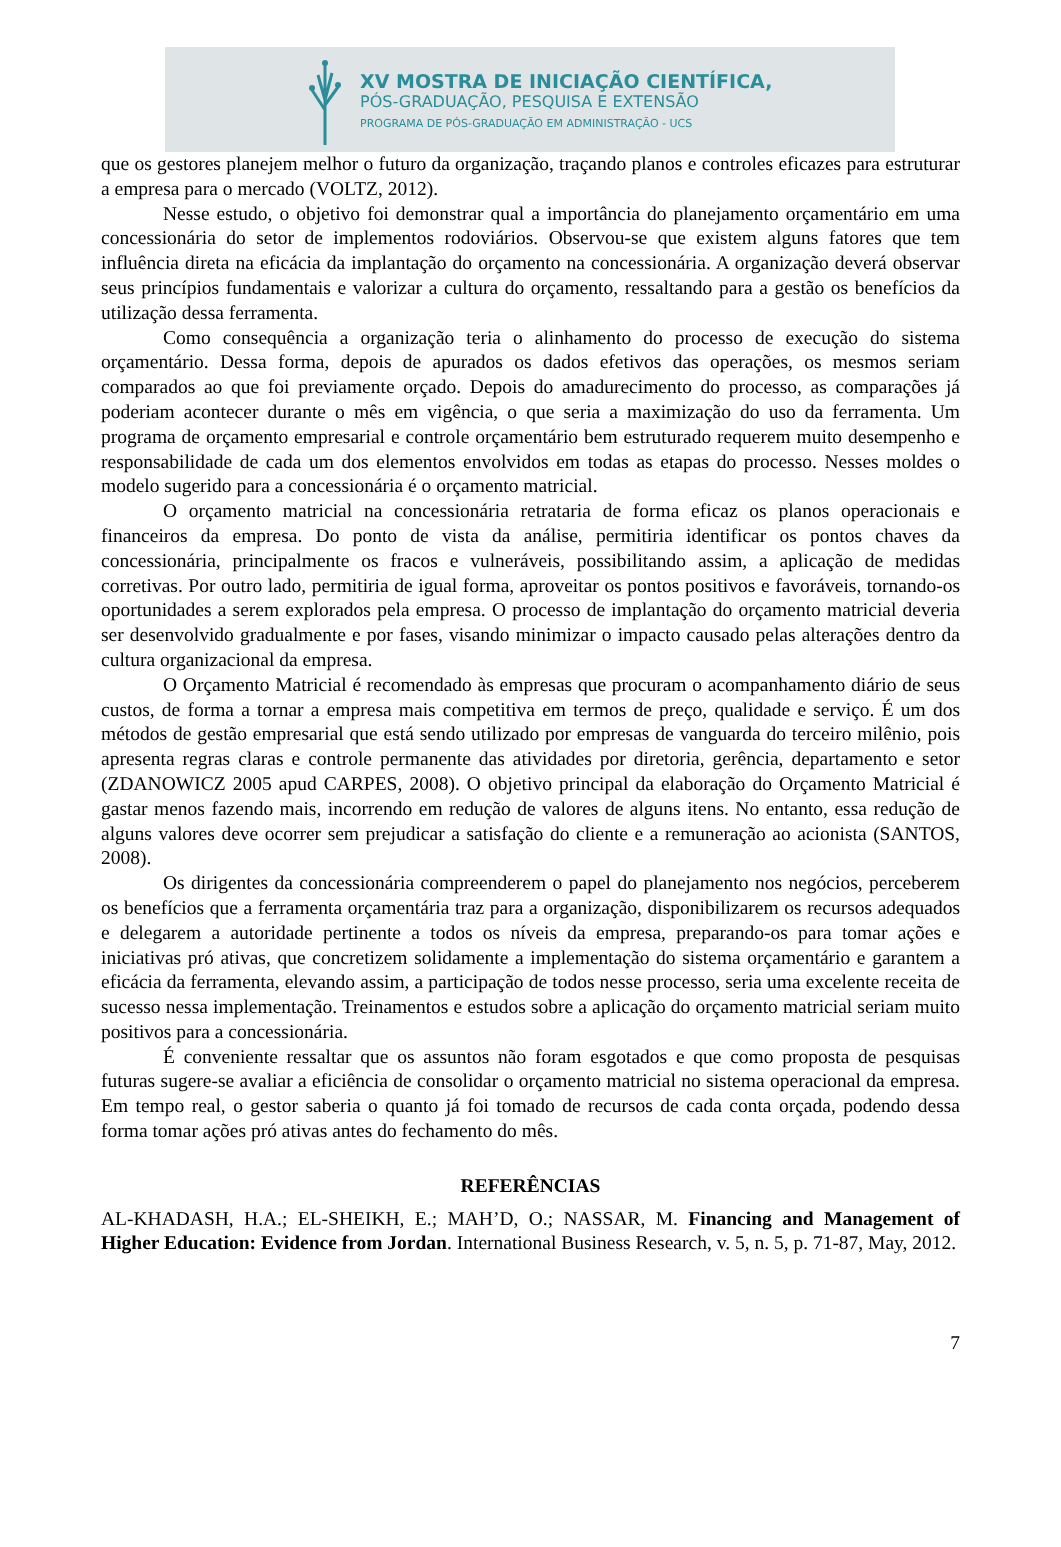XV MOSTRA DE INICIAÇÃO CIENTÍFICA,
PÓS-GRADUAÇÃO, PESQUISA E EXTENSÃO
PROGRAMA DE PÓS-GRADUAÇÃO EM ADMINISTRAÇÃO - UCS
que os gestores planejem melhor o futuro da organização, traçando planos e controles eficazes para estruturar a empresa para o mercado (VOLTZ, 2012).
Nesse estudo, o objetivo foi demonstrar qual a importância do planejamento orçamentário em uma concessionária do setor de implementos rodoviários. Observou-se que existem alguns fatores que tem influência direta na eficácia da implantação do orçamento na concessionária. A organização deverá observar seus princípios fundamentais e valorizar a cultura do orçamento, ressaltando para a gestão os benefícios da utilização dessa ferramenta.
Como consequência a organização teria o alinhamento do processo de execução do sistema orçamentário. Dessa forma, depois de apurados os dados efetivos das operações, os mesmos seriam comparados ao que foi previamente orçado. Depois do amadurecimento do processo, as comparações já poderiam acontecer durante o mês em vigência, o que seria a maximização do uso da ferramenta. Um programa de orçamento empresarial e controle orçamentário bem estruturado requerem muito desempenho e responsabilidade de cada um dos elementos envolvidos em todas as etapas do processo. Nesses moldes o modelo sugerido para a concessionária é o orçamento matricial.
O orçamento matricial na concessionária retrataria de forma eficaz os planos operacionais e financeiros da empresa. Do ponto de vista da análise, permitiria identificar os pontos chaves da concessionária, principalmente os fracos e vulneráveis, possibilitando assim, a aplicação de medidas corretivas. Por outro lado, permitiria de igual forma, aproveitar os pontos positivos e favoráveis, tornando-os oportunidades a serem explorados pela empresa. O processo de implantação do orçamento matricial deveria ser desenvolvido gradualmente e por fases, visando minimizar o impacto causado pelas alterações dentro da cultura organizacional da empresa.
O Orçamento Matricial é recomendado às empresas que procuram o acompanhamento diário de seus custos, de forma a tornar a empresa mais competitiva em termos de preço, qualidade e serviço. É um dos métodos de gestão empresarial que está sendo utilizado por empresas de vanguarda do terceiro milênio, pois apresenta regras claras e controle permanente das atividades por diretoria, gerência, departamento e setor (ZDANOWICZ 2005 apud CARPES, 2008). O objetivo principal da elaboração do Orçamento Matricial é gastar menos fazendo mais, incorrendo em redução de valores de alguns itens. No entanto, essa redução de alguns valores deve ocorrer sem prejudicar a satisfação do cliente e a remuneração ao acionista (SANTOS, 2008).
Os dirigentes da concessionária compreenderem o papel do planejamento nos negócios, perceberem os benefícios que a ferramenta orçamentária traz para a organização, disponibilizarem os recursos adequados e delegarem a autoridade pertinente a todos os níveis da empresa, preparando-os para tomar ações e iniciativas pró ativas, que concretizem solidamente a implementação do sistema orçamentário e garantem a eficácia da ferramenta, elevando assim, a participação de todos nesse processo, seria uma excelente receita de sucesso nessa implementação. Treinamentos e estudos sobre a aplicação do orçamento matricial seriam muito positivos para a concessionária.
É conveniente ressaltar que os assuntos não foram esgotados e que como proposta de pesquisas futuras sugere-se avaliar a eficiência de consolidar o orçamento matricial no sistema operacional da empresa. Em tempo real, o gestor saberia o quanto já foi tomado de recursos de cada conta orçada, podendo dessa forma tomar ações pró ativas antes do fechamento do mês.
REFERÊNCIAS
AL-KHADASH, H.A.; EL-SHEIKH, E.; MAH’D, O.; NASSAR, M. Financing and Management of Higher Education: Evidence from Jordan. International Business Research, v. 5, n. 5, p. 71-87, May, 2012.
7